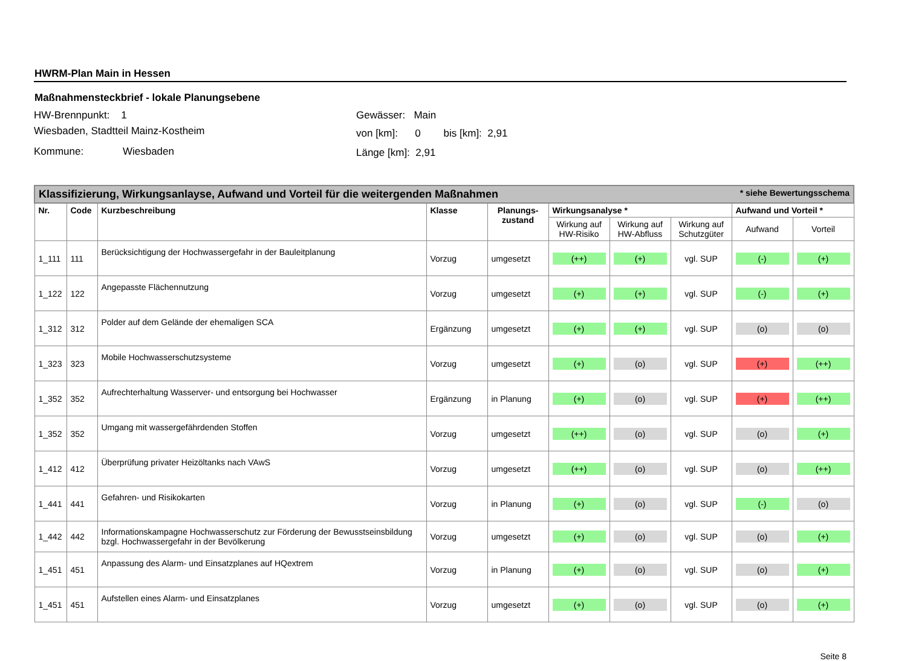HWRM-Plan Main in Hessen
Maßnahmensteckbrief - lokale Planungsebene
HW-Brennpunkt: 1
Wiesbaden, Stadtteil Mainz-Kostheim
Kommune: Wiesbaden
Gewässer: Main
von [km]: 0 bis [km]: 2,91
Länge [km]: 2,91
| Klassifizierung, Wirkungsanlayse, Aufwand und Vorteil für die weitergenden Maßnahmen * siehe Bewertungsschema | | | | | | | | | |
| --- | --- | --- | --- | --- | --- | --- | --- | --- | --- |
| Nr. | Code | Kurzbeschreibung | Klasse | Planungs- zustand | Wirkungsanalyse * | | | Aufwand und Vorteil * | |
| | | | | | Wirkung auf HW-Risiko | Wirkung auf HW-Abfluss | Wirkung auf Schutzgüter | Aufwand | Vorteil |
| 1_111 | 111 | Berücksichtigung der Hochwassergefahr in der Bauleitplanung | Vorzug | umgesetzt | (++) | (+) | vgl. SUP | (-) | (+) |
| 1_122 | 122 | Angepasste Flächennutzung | Vorzug | umgesetzt | (+) | (+) | vgl. SUP | (-) | (+) |
| 1_312 | 312 | Polder auf dem Gelände der ehemaligen SCA | Ergänzung | umgesetzt | (+) | (+) | vgl. SUP | (o) | (o) |
| 1_323 | 323 | Mobile Hochwasserschutzsysteme | Vorzug | umgesetzt | (+) | (o) | vgl. SUP | (+) | (++) |
| 1_352 | 352 | Aufrechterhaltung Wasserver- und entsorgung bei Hochwasser | Ergänzung | in Planung | (+) | (o) | vgl. SUP | (+) | (++) |
| 1_352 | 352 | Umgang mit wassergefährdenden Stoffen | Vorzug | umgesetzt | (++) | (o) | vgl. SUP | (o) | (+) |
| 1_412 | 412 | Überprüfung privater Heizöltanks nach VAwS | Vorzug | umgesetzt | (++) | (o) | vgl. SUP | (o) | (++) |
| 1_441 | 441 | Gefahren- und Risikokarten | Vorzug | in Planung | (+) | (o) | vgl. SUP | (-) | (o) |
| 1_442 | 442 | Informationskampagne Hochwasserschutz zur Förderung der Bewusstseinsbildung bzgl. Hochwassergefahr in der Bevölkerung | Vorzug | umgesetzt | (+) | (o) | vgl. SUP | (o) | (+) |
| 1_451 | 451 | Anpassung des Alarm- und Einsatzplanes auf HQextrem | Vorzug | in Planung | (+) | (o) | vgl. SUP | (o) | (+) |
| 1_451 | 451 | Aufstellen eines Alarm- und Einsatzplanes | Vorzug | umgesetzt | (+) | (o) | vgl. SUP | (o) | (+) |
Seite 8